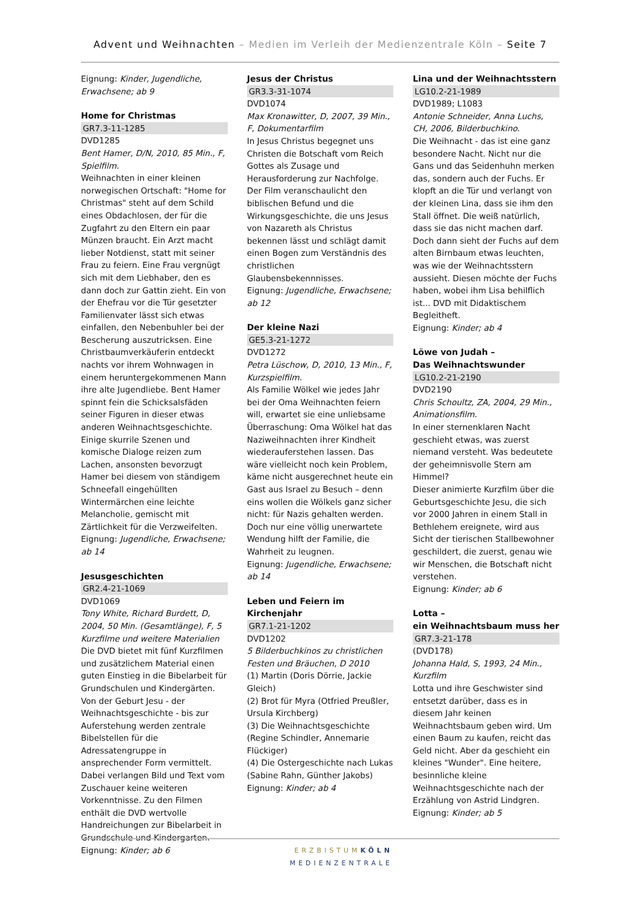Advent und Weihnachten – Medien im Verleih der Medienzentrale Köln – Seite 7
Eignung: Kinder, Jugendliche, Erwachsene; ab 9
Home for Christmas
GR7.3-11-1285
DVD1285
Bent Hamer, D/N, 2010, 85 Min., F, Spielfilm.
Weihnachten in einer kleinen norwegischen Ortschaft: "Home for Christmas" steht auf dem Schild eines Obdachlosen, der für die Zugfahrt zu den Eltern ein paar Münzen braucht. Ein Arzt macht lieber Notdienst, statt mit seiner Frau zu feiern. Eine Frau vergnügt sich mit dem Liebhaber, den es dann doch zur Gattin zieht. Ein von der Ehefrau vor die Tür gesetzter Familienvater lässt sich etwas einfallen, den Nebenbuhler bei der Bescherung auszutricksen. Eine Christbaumverkäuferin entdeckt nachts vor ihrem Wohnwagen in einem heruntergekommenen Mann ihre alte Jugendliebe. Bent Hamer spinnt fein die Schicksalsfäden seiner Figuren in dieser etwas anderen Weihnachtsgeschichte. Einige skurrile Szenen und komische Dialoge reizen zum Lachen, ansonsten bevorzugt Hamer bei diesem von ständigem Schneefall eingehüllten Wintermärchen eine leichte Melancholie, gemischt mit Zärtlichkeit für die Verzweifelten.
Eignung: Jugendliche, Erwachsene; ab 14
Jesusgeschichten
GR2.4-21-1069
DVD1069
Tony White, Richard Burdett, D, 2004, 50 Min. (Gesamtlänge), F, 5 Kurzfilme und weitere Materialien
Die DVD bietet mit fünf Kurzfilmen und zusätzlichem Material einen guten Einstieg in die Bibelarbeit für Grundschulen und Kindergärten. Von der Geburt Jesu - der Weihnachtsgeschichte - bis zur Auferstehung werden zentrale Bibelstellen für die Adressatengruppe in ansprechender Form vermittelt. Dabei verlangen Bild und Text vom Zuschauer keine weiteren Vorkenntnisse. Zu den Filmen enthält die DVD wertvolle Handreichungen zur Bibelarbeit in Grundschule und Kindergarten.
Eignung: Kinder; ab 6
Jesus der Christus
GR3.3-31-1074
DVD1074
Max Kronawitter, D, 2007, 39 Min., F, Dokumentarfilm
In Jesus Christus begegnet uns Christen die Botschaft vom Reich Gottes als Zusage und Herausforderung zur Nachfolge. Der Film veranschaulicht den biblischen Befund und die Wirkungsgeschichte, die uns Jesus von Nazareth als Christus bekennen lässt und schlägt damit einen Bogen zum Verständnis des christlichen Glaubensbekennnisses.
Eignung: Jugendliche, Erwachsene; ab 12
Der kleine Nazi
GE5.3-21-1272
DVD1272
Petra Lüschow, D, 2010, 13 Min., F, Kurzspielfilm.
Als Familie Wölkel wie jedes Jahr bei der Oma Weihnachten feiern will, erwartet sie eine unliebsame Überraschung: Oma Wölkel hat das Naziweihnachten ihrer Kindheit wiederauferstehen lassen. Das wäre vielleicht noch kein Problem, käme nicht ausgerechnet heute ein Gast aus Israel zu Besuch – denn eins wollen die Wölkels ganz sicher nicht: für Nazis gehalten werden. Doch nur eine völlig unerwartete Wendung hilft der Familie, die Wahrheit zu leugnen.
Eignung: Jugendliche, Erwachsene; ab 14
Leben und Feiern im Kirchenjahr
GR7.1-21-1202
DVD1202
5 Bilderbuchkinos zu christlichen Festen und Bräuchen, D 2010
(1) Martin (Doris Dörrie, Jackie Gleich)
(2) Brot für Myra (Otfried Preußler, Ursula Kirchberg)
(3) Die Weihnachtsgeschichte (Regine Schindler, Annemarie Flückiger)
(4) Die Ostergeschichte nach Lukas (Sabine Rahn, Günther Jakobs)
Eignung: Kinder; ab 4
Lina und der Weihnachtsstern
LG10.2-21-1989
DVD1989; L1083
Antonie Schneider, Anna Luchs, CH, 2006, Bilderbuchkino.
Die Weihnacht - das ist eine ganz besondere Nacht. Nicht nur die Gans und das Seidenhuhn merken das, sondern auch der Fuchs. Er klopft an die Tür und verlangt von der kleinen Lina, dass sie ihm den Stall öffnet. Die weiß natürlich, dass sie das nicht machen darf. Doch dann sieht der Fuchs auf dem alten Birnbaum etwas leuchten, was wie der Weihnachtsstern aussieht. Diesen möchte der Fuchs haben, wobei ihm Lisa behilflich ist... DVD mit Didaktischem Begleitheft.
Eignung: Kinder; ab 4
Löwe von Judah –
Das Weihnachtswunder
LG10.2-21-2190
DVD2190
Chris Schoultz, ZA, 2004, 29 Min., Animationsfilm.
In einer sternenklaren Nacht geschieht etwas, was zuerst niemand versteht. Was bedeutete der geheimnisvolle Stern am Himmel?
Dieser animierte Kurzfilm über die Geburtsgeschichte Jesu, die sich vor 2000 Jahren in einem Stall in Bethlehem ereignete, wird aus Sicht der tierischen Stallbewohner geschildert, die zuerst, genau wie wir Menschen, die Botschaft nicht verstehen.
Eignung: Kinder; ab 6
Lotta –
ein Weihnachtsbaum muss her
GR7.3-21-178
(DVD178)
Johanna Hald, S, 1993, 24 Min., Kurzfilm
Lotta und ihre Geschwister sind entsetzt darüber, dass es in diesem Jahr keinen Weihnachtsbaum geben wird. Um einen Baum zu kaufen, reicht das Geld nicht. Aber da geschieht ein kleines "Wunder". Eine heitere, besinnliche kleine Weihnachtsgeschichte nach der Erzählung von Astrid Lindgren.
Eignung: Kinder; ab 5
ERZBISTUM KÖLN
MEDIENZENTRALE